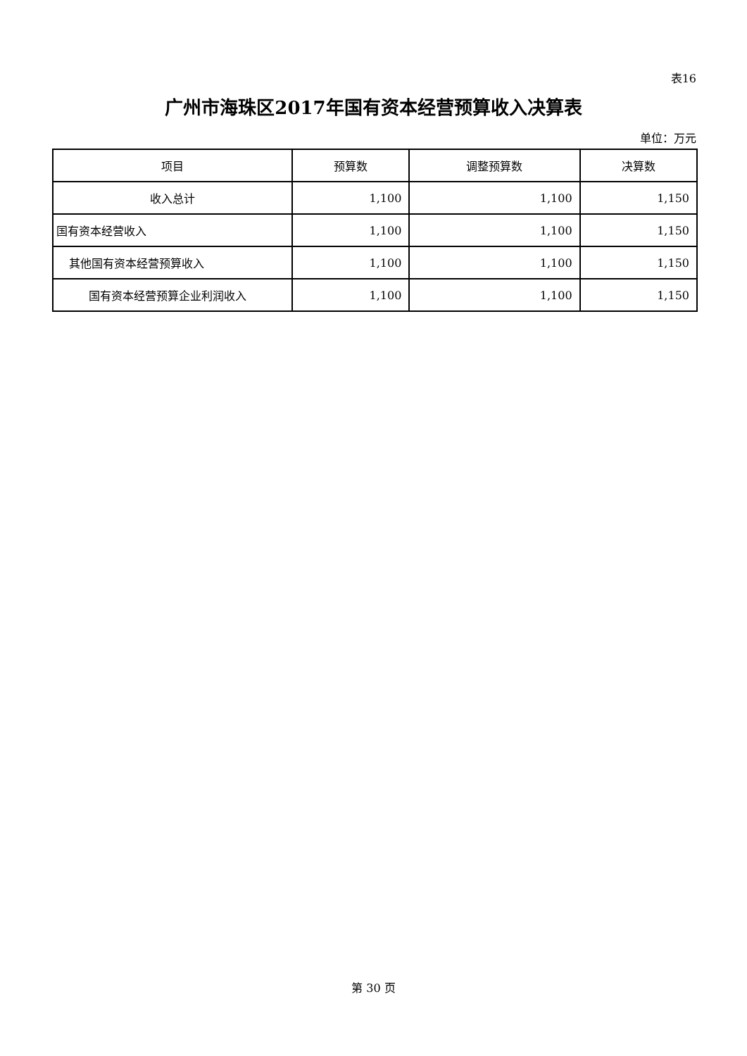表16
广州市海珠区2017年国有资本经营预算收入决算表
单位：万元
| 项目 | 预算数 | 调整预算数 | 决算数 |
| --- | --- | --- | --- |
| 收入总计 | 1,100 | 1,100 | 1,150 |
| 国有资本经营收入 | 1,100 | 1,100 | 1,150 |
| 其他国有资本经营预算收入 | 1,100 | 1,100 | 1,150 |
| 国有资本经营预算企业利润收入 | 1,100 | 1,100 | 1,150 |
第 30 页